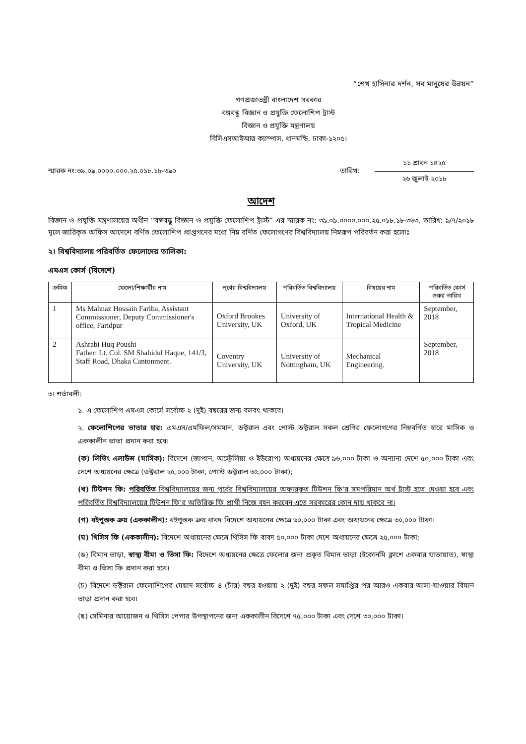“শেখ হাসিনার দর্শন, সব মানুষের উন্নয়ন”
গণপ্রজাতন্ত্রী বাংলাদেশ সরকার
বঙ্গবন্ধু বিজ্ঞান ও প্রযুক্তি ফেলোশিপ ট্রাস্ট
বিজ্ঞান ও প্রযুক্তি মন্ত্রণালয়
বিসিএসআইআর ক্যাম্পাস, ধানমন্ডি, ঢাকা-১২০৫।
স্মারক নং:৩৯.০৯.০০০০.০০০.২৫.০১৮.১৮-৩৯০
তারিখ:
১১ শ্রাবন ১৪২৫
২৬ জুলাই ২০১৮
আদেশ
বিজ্ঞান ও প্রযুক্তি মন্ত্রণালয়ের অধীন “বঙ্গবন্ধু বিজ্ঞান ও প্রযুক্তি ফেলোশিপ ট্রাস্ট” এর স্মারক নং: ৩৯.০৯.০০০০.০০০.২৫.০১৮.১৮-৩৬৩, তারিখ: ৯/৭/২০১৮ মূলে জারিকৃত অফিস আদেশে বর্ণিত ফেলোশিপ প্রাপ্তগণের মধ্যে নিম্ন বর্ণিত ফেলোগণের বিশ্ববিদ্যালয় নিম্নরূপ পরিবর্তন করা হলোঃ
২। বিশ্ববিদ্যালয় পরিবর্তিত ফেলোদের তালিকা:
এমএস কোর্স (বিদেশে)
| ক্রমিক | ফেলো/শিক্ষার্থীর নাম | পূর্বের বিশ্ববিদ্যালয় | পরিবর্তিত বিশ্ববিদ্যালয় | বিষয়ের নাম | পরিবর্তিত কোর্স শুরুর তারিখ |
| --- | --- | --- | --- | --- | --- |
| 1 | Ms Mahnaz Hossain Fariba, Assistant Commissioner, Deputy Commissioner's office, Faridpur | Oxford Brookes University, UK | University of Oxford, UK | International Health & Tropical Medicine | September, 2018 |
| 2 | Ashrabi Huq Poushi Father: Lt. Col. SM Shahidul Haque, 141/3, Staff Road, Dhaka Cantonment. | Coventry University, UK | University of Nottingham, UK | Mechanical Engineering. | September, 2018 |
৩। শর্তাবলী:
১. এ ফেলোশিপ এমএস কোর্সে সর্বোচ্চ ২ (দুই) বছরের জন্য বলবৎ থাকবে।
২. ফেলোশিপের ভাতার হার: এমএস/এমফিল/সমমান, ডক্টরাল এবং পোস্ট ডক্টরাল সকল শ্রেণির ফেলোগণের নিম্নবর্ণিত হারে মাসিক ও এককালীন ভাতা প্রদান করা হবে।
(ক) লিভিং এলাউন্স (মাসিক): বিদেশে (জাপান, অস্ট্রেলিয়া ও ইউরোপ) অধ্যয়নের ক্ষেত্রে ৯৬,০০০ টাকা ও অন্যান্য দেশে ৫০,০০০ টাকা এবং দেশে অধ্যয়নের ক্ষেত্রে (ডক্টরাল ২৫,০০০ টাকা, পোস্ট ডক্টরাল ৩৫,০০০ টাকা);
(খ) টিউশন ফি: পরিবর্তিত বিশ্ববিদ্যালয়ের জন্য পূর্বের বিশ্ববিদ্যালয়ের অফারকৃত টিউশন ফি'র সমপরিমান অর্থ ট্রাস্ট হতে দেওয়া হবে এবং পরিবর্তিত বিশ্ববিদ্যালয়ের টিউশন ফি'র অতিরিক্ত ফি প্রার্থী নিজে বহন করবেন এতে সরকারের কোন দায় থাকবে না।
(গ) বইপুস্তক ক্রয় (এককালীন): বইপুস্তক ক্রয় বাবদ বিদেশে অধ্যয়নের ক্ষেত্রে ৬০,০০০ টাকা এবং অধ্যয়নের ক্ষেত্রে ৩০,০০০ টাকা।
(ঘ) থিসিস ফি (এককালীন): বিদেশে অধ্যয়নের ক্ষেত্রে থিসিস ফি বাবদ ৫০,০০০ টাকা দেশে অধ্যয়নের ক্ষেত্রে ২৫,০০০ টাকা;
(ঙ) বিমান ভাড়া, স্বাস্থ্য বীমা ও ভিসা ফি: বিদেশে অধ্যয়নের ক্ষেত্রে ফেলোর জন্য প্রকৃত বিমান ভাড়া (ইকোনমি ক্লাশে একবার যাতায়াত), স্বাস্থ্য বীমা ও ভিসা ফি প্রদান করা হবে।
(চ) বিদেশে ডক্টরাল ফেলোশিপের মেয়াদ সর্বোচ্চ ৪ (চাঁর) বছর হওয়ায় ২ (দুই) বছর সফল সমাপ্তির পর আরও একবার আসা-যাওয়ার বিমান ভাড়া প্রদান করা হবে।
(ছ) সেমিনার আয়োজন ও থিসিস পেপার উপস্থাপনের জন্য এককালীন বিদেশে ৭৫,০০০ টাকা এবং দেশে ৩০,০০০ টাকা।